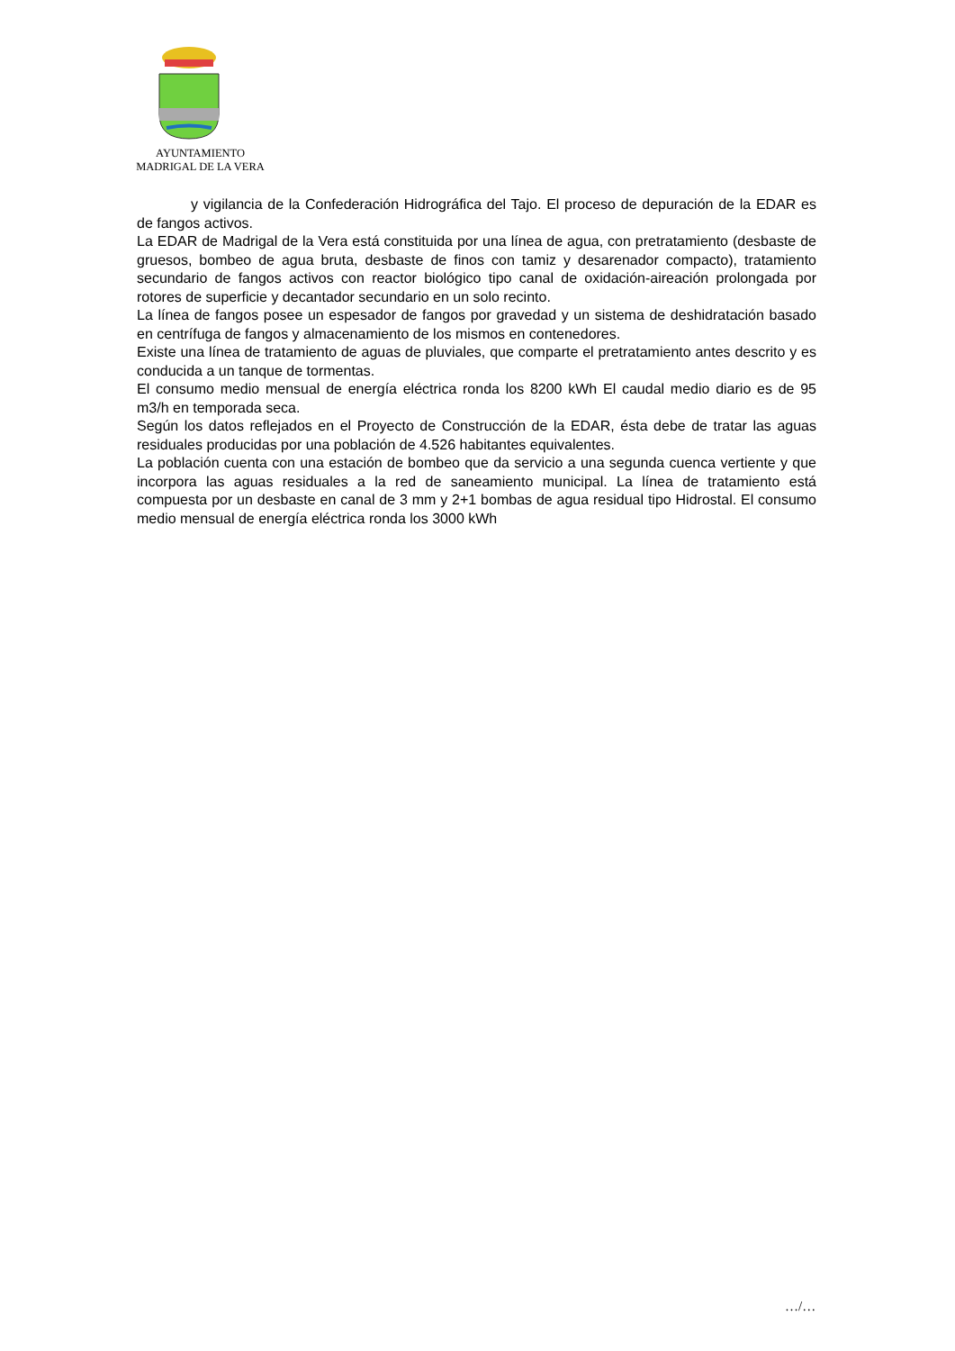AYUNTAMIENTO
MADRIGAL DE LA VERA
y vigilancia de la Confederación Hidrográfica del Tajo. El proceso de depuración de la EDAR es de fangos activos.
La EDAR de Madrigal de la Vera está constituida por una línea de agua, con pretratamiento (desbaste de gruesos, bombeo de agua bruta, desbaste de finos con tamiz y desarenador compacto), tratamiento secundario de fangos activos con reactor biológico tipo canal de oxidación-aireación prolongada por rotores de superficie y decantador secundario en un solo recinto.
La línea de fangos posee un espesador de fangos por gravedad y un sistema de deshidratación basado en centrífuga de fangos y almacenamiento de los mismos en contenedores.
Existe una línea de tratamiento de aguas de pluviales, que comparte el pretratamiento antes descrito y es conducida a un tanque de tormentas.
El consumo medio mensual de energía eléctrica ronda los 8200 kWh El caudal medio diario es de 95 m3/h en temporada seca.
Según los datos reflejados en el Proyecto de Construcción de la EDAR, ésta debe de tratar las aguas residuales producidas por una población de 4.526 habitantes equivalentes.
La población cuenta con una estación de bombeo que da servicio a una segunda cuenca vertiente y que incorpora las aguas residuales a la red de saneamiento municipal. La línea de tratamiento está compuesta por un desbaste en canal de 3 mm y 2+1 bombas de agua residual tipo Hidrostal. El consumo medio mensual de energía eléctrica ronda los 3000 kWh
…/…